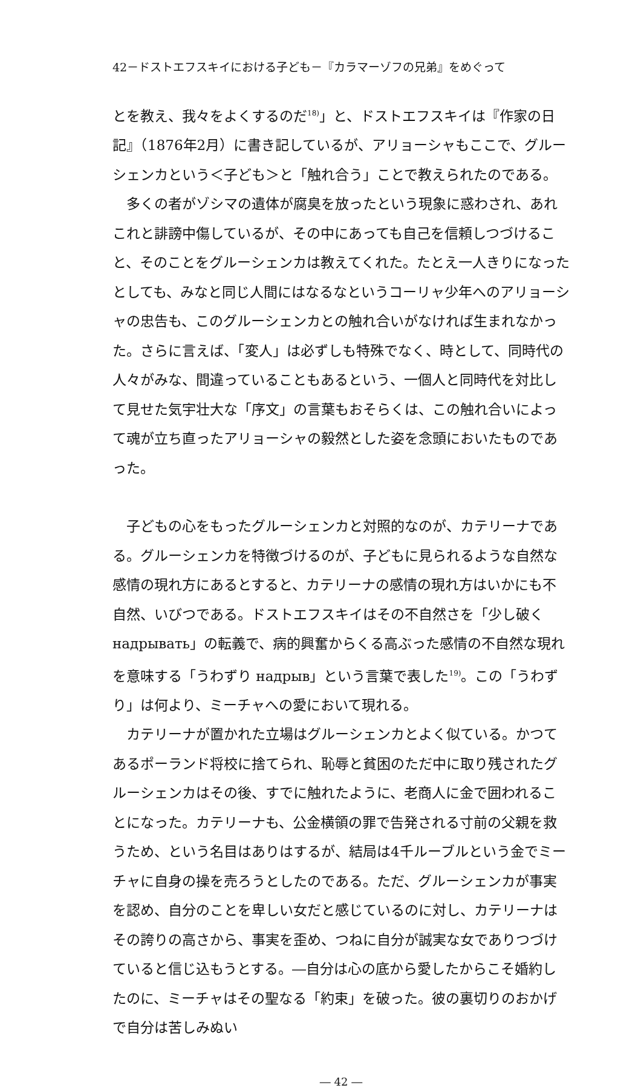42－ドストエフスキイにおける子ども－『カラマーゾフの兄弟』をめぐって
とを教え、我々をよくするのだ<sup>18)</sup>」と、ドストエフスキイは『作家の日記』（1876年2月）に書き記しているが、アリョーシャもここで、グルーシェンカという＜子ども＞と「触れ合う」ことで教えられたのである。
多くの者がゾシマの遺体が腐臭を放ったという現象に惑わされ、あれこれと誹謗中傷しているが、その中にあっても自己を信頼しつづけること、そのことをグルーシェンカは教えてくれた。たとえ一人きりになったとしても、みなと同じ人間にはなるなというコーリャ少年へのアリョーシャの忠告も、このグルーシェンカとの触れ合いがなければ生まれなかった。さらに言えば、「変人」は必ずしも特殊でなく、時として、同時代の人々がみな、間違っていることもあるという、一個人と同時代を対比して見せた気宇壮大な「序文」の言葉もおそらくは、この触れ合いによって魂が立ち直ったアリョーシャの毅然とした姿を念頭においたものであった。
子どもの心をもったグルーシェンカと対照的なのが、カテリーナである。グルーシェンカを特徴づけるのが、子どもに見られるような自然な感情の現れ方にあるとすると、カテリーナの感情の現れ方はいかにも不自然、いびつである。ドストエフスキイはその不自然さを「少し破く надрывать」の転義で、病的興奮からくる高ぶった感情の不自然な現れを意味する「うわずり надрыв」という言葉で表した<sup>19)</sup>。この「うわずり」は何より、ミーチャへの愛において現れる。
カテリーナが置かれた立場はグルーシェンカとよく似ている。かつてあるポーランド将校に捨てられ、恥辱と貧困のただ中に取り残されたグルーシェンカはその後、すでに触れたように、老商人に金で囲われることになった。カテリーナも、公金横領の罪で告発される寸前の父親を救うため、という名目はありはするが、結局は4千ルーブルという金でミーチャに自身の操を売ろうとしたのである。ただ、グルーシェンカが事実を認め、自分のことを卑しい女だと感じているのに対し、カテリーナはその誇りの高さから、事実を歪め、つねに自分が誠実な女でありつづけていると信じ込もうとする。―自分は心の底から愛したからこそ婚約したのに、ミーチャはその聖なる「約束」を破った。彼の裏切りのおかげで自分は苦しみぬい
― 42 ―